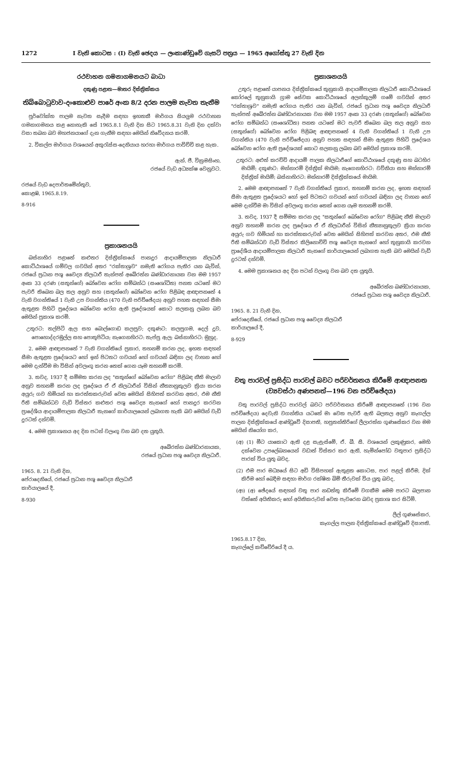1272 I වැනි කොටස : (I) වැනි ඡෙදය — ලංකාණ්ඩුවේ ගැසට් පත්‍රය — 1965 අගෝස්තු 27 වැනි දින
රථවාහන ගමනාගමනයට බාධා
දකුණු පළාත—මාතර දිස්ත්‍රික්කය
තිබ්බොටුවාව-දංකොළුව පාරේ අංක 8/2 දරන පාලම නැවත තැනීම
පූර්වෝක්ත පාලම නැවත සෑදීම සඳහා ඉහතකී මාර්ගය සියලුම රථවාහන ගමනාගමනය කළ නොහැකි සේ 1965.8.1 වැනි දින සිට 1965.8.31 වැනි දින දක්වා වසා තබන බව මහජනයාගේ දැන ගැනීම සඳහා මෙයින් නිවේදනය කරමි.
2. විකල්ප මාර්ගය වශයෙන් අකුරැස්ස-දෙනියාය හරහා මාර්ගය පාවිච්චි කළ හැක.
ඇන්. ජී. වික්‍රමසිංහ,
රජයේ වැඩ අධ්‍යක්ෂ වෙනුවට.
රජයේ වැඩ දෙපාර්තමේන්තුව,
කොළඹ, 1965.8.19.
8-916
ප්‍රකාශනයයි
බස්නාහිර පළාතේ කළුතර දිස්ත්‍රික්කයේ පානදුර ආදායම්පාලක නිලධාරී කොට්ඨාශයේ ගම්වල ගවයින් අතර "රක්තාශ්‍රව" නමැති රෝගය පැතිර යන බැවින්, රජයේ ප්‍රධාන පශු වෛද්‍ය නිලධාරී තැන්පත් අබේරත්න බණ්ඩාරනායක වන මම 1957 අංක 33 දරණ (සතුන්ගේ) බෝවෙන රෝග සම්බන්ධ (සංශෝධිත) පනත යටතේ මට පැවරී තිබෙන බල තල අනුව සහ (සතුන්ගේ) බෝවෙන රෝග පිළිබඳ ආඥාපනතේ 4 වැනි වගන්තියේ 1 වැනි උප වගන්තිය (470 වැනි පරිච්ඡේදය) අනුව පහත සඳහන් සීමා ඇතුළත පිහිටි ප්‍රදේශය බෝවෙන රෝග ඇති ප්‍රදේශයක් කොට සලකනු ලබන බව මෙයින් ප්‍රකාශ කරමි.
උතුරට: තල්පිටි ඇල සහ බොල්ගොඩ කලපුව; දකුණට: කලපුගම, දෙල් දූව, පොහොද්දරමුල්ල සහ පොතුපිටිය; නැගෙනහිරට: තැප්පු ඇල; බස්නාහිරට: මුහුද.
2. මෙම ආඥාපනතේ 7 වැනි වගන්තියේ ප්‍රකාර, තහනම් කරන ලද, ඉහත සඳහන් සීමා ඇතුළත ප්‍රදේශයට හෝ ඉන් පිටතට ගවයන් හෝ ගවයන් බඳිනා ලද වාහන හෝ මෙම දැන්වීම මා විසින් අවලංගු කරන තෙක් ගෙන යෑම තහනම් කරමි.
3. තවද, 1937 දී සම්මත කරන ලද "සතුන්ගේ බෝවෙන රෝග" පිළිබඳ නීති මාලාව අනුව තහනම් කරන ලද ප්‍රදේශය ඒ ඒ නිලධාරීන් විසින් නීත්‍යානුකූලව ක්‍රියා කරන අයුරු ගව හිමියන් හා කරත්තකරුවන් වෙත මෙයින් සිහිපත් කරවන අතර, එම නීති රීති සම්බන්ධව වැඩි විස්තර කළුතර පශු වෛද්‍ය තැනගේ හෝ පානදුර කරවන ප්‍රාදේශීය ආදායම්පාලක නිලධාරී තැනගේ කාර්යාලයෙන් ලබාගත හැකි බව මෙයින් වැඩි දුරටත් දන්වමි.
4. මෙම ප්‍රකාශනය අද දින පටන් වලංගු වන බව දත යුතුයි.
අබේරත්න බණ්ඩාරනායක,
රජයේ ප්‍රධාන පශු වෛද්‍ය නිලධාරී.
1965. 8. 21 වැනි දින,
පේරාදෙනියේ, රජයේ ප්‍රධාන පශු වෛද්‍ය නිලධාරී
කාර්යාලයේ දී.
8-930
ප්‍රකාශනයයි
උතුරු පළාතේ යාපනය දිස්ත්‍රික්කයේ තුනුකායි ආදායම්පාලක නිලධාරී කොට්ඨාශයේ කෝරලේ තුනුකායි ග්‍රාම සේවක කොට්ඨාශයේ අලන්කුලම් ගමේ ගවයින් අතර "රක්තාශ්‍රව" නමැති රෝගය පැතිර යන බැවින්, රජයේ ප්‍රධාන පශු වෛද්‍ය නිලධාරී තැන්පත් අබේරත්න බණ්ඩාරනායක වන මම 1957 අංක 33 දරණ (සතුන්ගේ) බෝවෙන රෝග සම්බන්ධ (සංශෝධිත) පනත යටතේ මට පැවරී තිබෙන බල තල අනුව සහ (සතුන්ගේ) බෝවෙන රෝග පිළිබඳ ආඥාපනතේ 4 වැනි වගන්තියේ 1 වැනි උප වගන්තිය (470 වැනි පරිච්ඡේදය) අනුව පහත සඳහන් සීමා ඇතුළත පිහිටි ප්‍රදේශය බෝවෙන රෝග ඇති ප්‍රදේශයක් කොට සලකනු ලබන බව මෙයින් ප්‍රකාශ කරමි.
උතුරට: අළුත් කරච්චි ආදායම් පාලක නිලධාරීගේ කොට්ඨාශයේ දකුණු සහ බටහිර මායිම්; දකුණට: මන්නාරම් දිස්ත්‍රික් මායිම; නැගෙනහිරට: වව්නියා සහ මන්නාරම් දිස්ත්‍රික් මායිම්; බස්නාහිරට: මන්නාරම් දිස්ත්‍රික්කයේ මායිම.
2. මෙම ආඥාපනතේ 7 වැනි වගන්තියේ ප්‍රකාර, තහනම් කරන ලද, ඉහත සඳහන් සීමා ඇතුළත ප්‍රදේශයට හෝ ඉන් පිටතට ගවයන් හෝ ගවයන් බඳිනා ලද වාහන හෝ මෙම දැන්වීම මා විසින් අවලංගු කරන තෙක් ගෙන යෑම තහනම් කරමි.
3. තවද, 1937 දී සම්මත කරන ලද "සතුන්ගේ බෝවෙන රෝග" පිළිබඳ නීති මාලාව අනුව තහනම් කරන ලද ප්‍රදේශය ඒ ඒ නිලධාරීන් විසින් නීත්‍යානුකූලව ක්‍රියා කරන අයුරු ගව හිමියන් හා කරත්තකරුවන් වෙත මෙයින් සිහිපත් කරවන අතර, එම නීති රීති සම්බන්ධව වැඩි විස්තර කිලිනොච්චි පශු වෛද්‍ය තැනගේ හෝ තුනුකායි කරවන ප්‍රාදේශීය ආදායම්පාලක නිලධාරී තැනගේ කාර්යාලයෙන් ලබාගත හැකි බව මෙයින් වැඩි දුරටත් දන්වමි.
4. මෙම ප්‍රකාශනය අද දින පටන් වලංගු වන බව දත යුතුයි.
අබේරත්න බණ්ඩාරනායක,
රජයේ ප්‍රධාන පශු වෛද්‍ය නිලධාරී.
1965. 8. 21 වැනි දින,
පේරාදෙනියේ, රජයේ ප්‍රධාන පශු වෛද්‍ය නිලධාරී
කාර්යාලයේ දී.
8-929
වතු පාරවල් ප්‍රසිද්ධ පාරවල් බවට පරිවර්තනය කිරීමේ ආඥාපනත (ව්‍යවස්ථා අණපනත්—196 වන පරිච්ඡේදය)
වතු පාරවල් ප්‍රසිද්ධ පාරවල් බවට පරිවර්තනය කිරීමේ ආඥාපනතේ (196 වන පරිච්ඡේදය) දෙවැනි වගන්තිය යටතේ මා වෙත පැවරී ඇති බලතල අනුව කෑගල්ල පාලන දිස්ත්‍රික්කයේ ආණ්ඩුවේ දිසාපති, හපුතන්තිරිගේ ලීලාරත්න ගුණසේකර වන මම මෙයින් නියෝග කර,
(අ) (1) මීට යාකොට ඇති දළ සැළැස්මේ, ඒ. බී. සී. වශයෙන් ලකුණුකර, මෙහි දක්වෙන උපලේඛනයෙන් වඩාත් විස්තර කර ඇති, හැමින්පෝඩ වතුපාර ප්‍රසිද්ධ පාරක් විය යුතු බවද,
(2) එම පාර මධ්‍යයේ සිට අඩි විසිපහක් ඇතුළත කොටස, පාර පළල් කිරීම, දික් කිරීම හෝ බෙදීම සඳහා මාර්ග රක්ෂිත බිම් තීරුවක් විය යුතු බවද,
(ආ) (අ) ඡේදයේ සඳහන් වතු පාර නඩත්තු කිරීමේ වගකීම මෙම පාරට බලපාන වත්තේ අයිතිකරු හෝ අයිතිකරුවන් වෙත පැවරෙන බවද ප්‍රකාශ කර සිටිමි.
ලීල් ගුණසේකර,
කෑගල්ල පාලන දිස්ත්‍රික්කයේ ආණ්ඩුවේ දිසාපති.
1965.8.17 දින,
කෑගල්ලේ කච්චේරියේ දී ය.